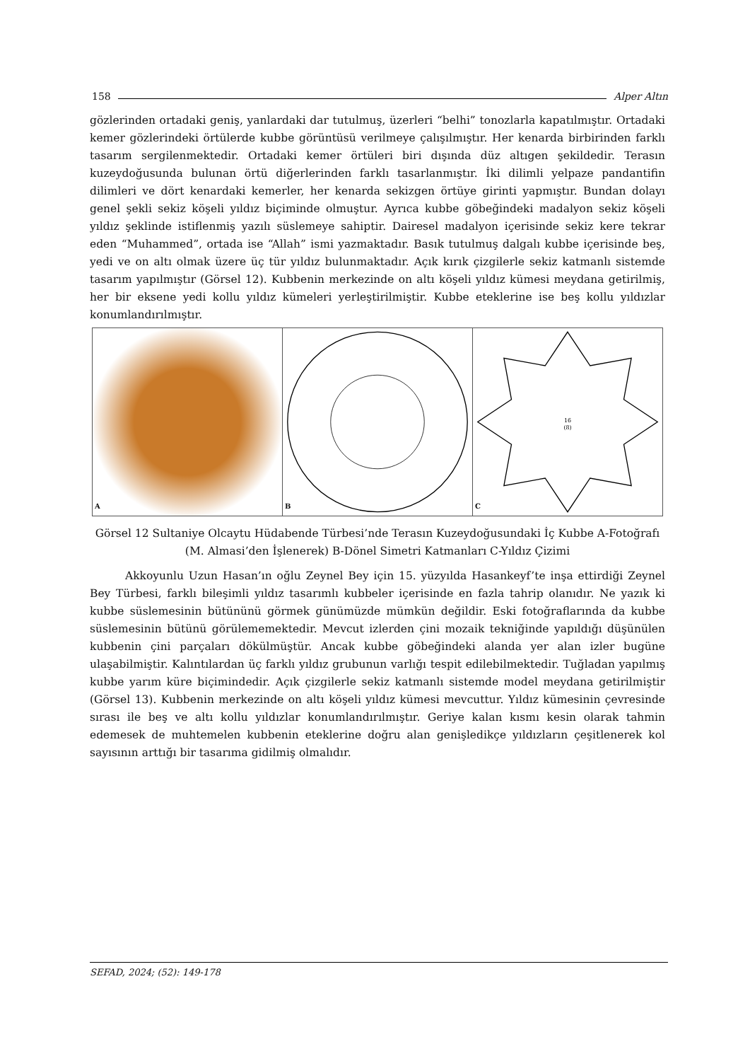158 Alper Altın
gözlerinden ortadaki geniş, yanlardaki dar tutulmuş, üzerleri “belhi” tonozlarla kapatılmıştır. Ortadaki kemer gözlerindeki örtülerde kubbe görüntüsü verilmeye çalışılmıştır. Her kenarda birbirinden farklı tasarım sergilenmektedir. Ortadaki kemer örtüleri biri dışında düz altıgen şekildedir. Terasın kuzeydoğusunda bulunan örtü diğerlerinden farklı tasarlanmıştır. İki dilimli yelpaze pandantifin dilimleri ve dört kenardaki kemerler, her kenarda sekizgen örtüye girinti yapmıştır. Bundan dolayı genel şekli sekiz köşeli yıldız biçiminde olmuştur. Ayrıca kubbe göbeğindeki madalyon sekiz köşeli yıldız şeklinde istiflenmiş yazılı süslemeye sahiptir. Dairesel madalyon içerisinde sekiz kere tekrar eden “Muhammed”, ortada ise “Allah” ismi yazmaktadır. Basık tutulmuş dalgalı kubbe içerisinde beş, yedi ve on altı olmak üzere üç tür yıldız bulunmaktadır. Açık kırık çizgilerle sekiz katmanlı sistemde tasarım yapılmıştır (Görsel 12). Kubbenin merkezinde on altı köşeli yıldız kümesi meydana getirilmiş, her bir eksene yedi kollu yıldız kümeleri yerleştirilmiştir. Kubbe eteklerine ise beş kollu yıldızlar konumlandırılmıştır.
A
B
16
(8)
C
Görsel 12 Sultaniye Olcaytu Hüdabende Türbesi’nde Terasın Kuzeydoğusundaki İç Kubbe A-Fotoğrafı (M. Almasi’den İşlenerek) B-Dönel Simetri Katmanları C-Yıldız Çizimi
Akkoyunlu Uzun Hasan’ın oğlu Zeynel Bey için 15. yüzyılda Hasankeyf’te inşa ettirdiği Zeynel Bey Türbesi, farklı bileşimli yıldız tasarımlı kubbeler içerisinde en fazla tahrip olanıdır. Ne yazık ki kubbe süslemesinin bütününü görmek günümüzde mümkün değildir. Eski fotoğraflarında da kubbe süslemesinin bütünü görülememektedir. Mevcut izlerden çini mozaik tekniğinde yapıldığı düşünülen kubbenin çini parçaları dökülmüştür. Ancak kubbe göbeğindeki alanda yer alan izler bugüne ulaşabilmiştir. Kalıntılardan üç farklı yıldız grubunun varlığı tespit edilebilmektedir. Tuğladan yapılmış kubbe yarım küre biçimindedir. Açık çizgilerle sekiz katmanlı sistemde model meydana getirilmiştir (Görsel 13). Kubbenin merkezinde on altı köşeli yıldız kümesi mevcuttur. Yıldız kümesinin çevresinde sırası ile beş ve altı kollu yıldızlar konumlandırılmıştır. Geriye kalan kısmı kesin olarak tahmin edemesek de muhtemelen kubbenin eteklerine doğru alan genişledikçe yıldızların çeşitlenerek kol sayısının arttığı bir tasarıma gidilmiş olmalıdır.
SEFAD, 2024; (52): 149-178